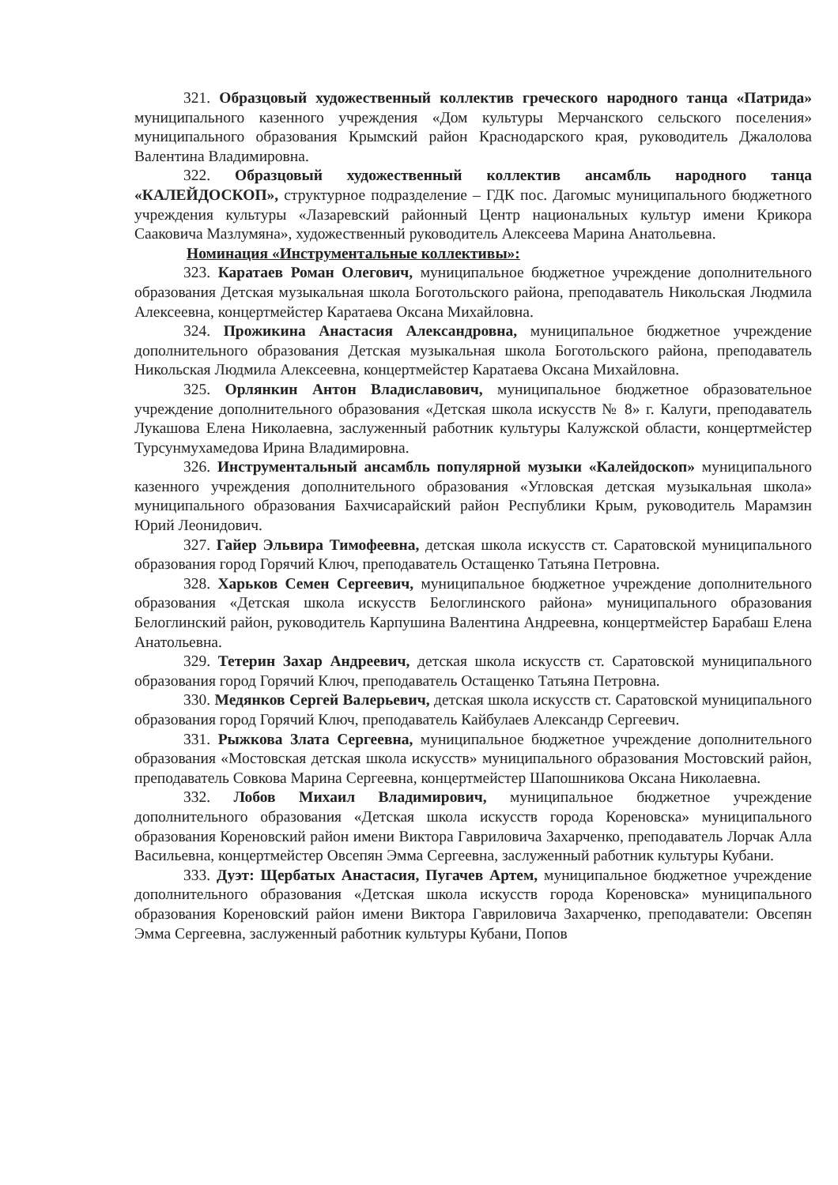321. Образцовый художественный коллектив греческого народного танца «Патрида» муниципального казенного учреждения «Дом культуры Мерчанского сельского поселения» муниципального образования Крымский район Краснодарского края, руководитель Джалолова Валентина Владимировна.
322. Образцовый художественный коллектив ансамбль народного танца «КАЛЕЙДОСКОП», структурное подразделение – ГДК пос. Дагомыс муниципального бюджетного учреждения культуры «Лазаревский районный Центр национальных культур имени Крикора Сааковича Мазлумяна», художественный руководитель Алексеева Марина Анатольевна.
Номинация «Инструментальные коллективы»:
323. Каратаев Роман Олегович, муниципальное бюджетное учреждение дополнительного образования Детская музыкальная школа Боготольского района, преподаватель Никольская Людмила Алексеевна, концертмейстер Каратаева Оксана Михайловна.
324. Прожикина Анастасия Александровна, муниципальное бюджетное учреждение дополнительного образования Детская музыкальная школа Боготольского района, преподаватель Никольская Людмила Алексеевна, концертмейстер Каратаева Оксана Михайловна.
325. Орлянкин Антон Владиславович, муниципальное бюджетное образовательное учреждение дополнительного образования «Детская школа искусств № 8» г. Калуги, преподаватель Лукашова Елена Николаевна, заслуженный работник культуры Калужской области, концертмейстер Турсунмухамедова Ирина Владимировна.
326. Инструментальный ансамбль популярной музыки «Калейдоскоп» муниципального казенного учреждения дополнительного образования «Угловская детская музыкальная школа» муниципального образования Бахчисарайский район Республики Крым, руководитель Марамзин Юрий Леонидович.
327. Гайер Эльвира Тимофеевна, детская школа искусств ст. Саратовской муниципального образования город Горячий Ключ, преподаватель Остащенко Татьяна Петровна.
328. Харьков Семен Сергеевич, муниципальное бюджетное учреждение дополнительного образования «Детская школа искусств Белоглинского района» муниципального образования Белоглинский район, руководитель Карпушина Валентина Андреевна, концертмейстер Барабаш Елена Анатольевна.
329. Тетерин Захар Андреевич, детская школа искусств ст. Саратовской муниципального образования город Горячий Ключ, преподаватель Остащенко Татьяна Петровна.
330. Медянков Сергей Валерьевич, детская школа искусств ст. Саратовской муниципального образования город Горячий Ключ, преподаватель Кайбулаев Александр Сергеевич.
331. Рыжкова Злата Сергеевна, муниципальное бюджетное учреждение дополнительного образования «Мостовская детская школа искусств» муниципального образования Мостовский район, преподаватель Совкова Марина Сергеевна, концертмейстер Шапошникова Оксана Николаевна.
332. Лобов Михаил Владимирович, муниципальное бюджетное учреждение дополнительного образования «Детская школа искусств города Кореновска» муниципального образования Кореновский район имени Виктора Гавриловича Захарченко, преподаватель Лорчак Алла Васильевна, концертмейстер Овсепян Эмма Сергеевна, заслуженный работник культуры Кубани.
333. Дуэт: Щербатых Анастасия, Пугачев Артем, муниципальное бюджетное учреждение дополнительного образования «Детская школа искусств города Кореновска» муниципального образования Кореновский район имени Виктора Гавриловича Захарченко, преподаватели: Овсепян Эмма Сергеевна, заслуженный работник культуры Кубани, Попов